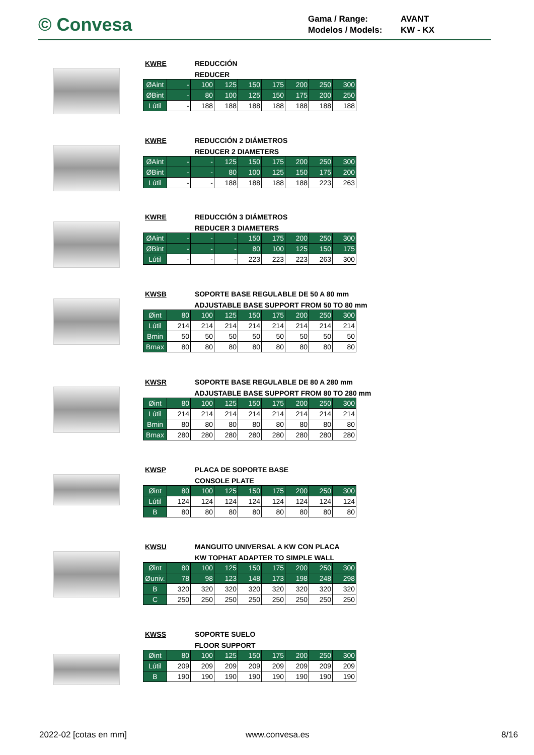© Convesa
Gama / Range: AVANT
Modelos / Models: KW - KX
KWRE REDUCCIÓN
REDUCER
| ØAint | - | 100 | 125 | 150 | 175 | 200 | 250 | 300 |
| ØBint | - | 80 | 100 | 125 | 150 | 175 | 200 | 250 |
| Lútil | - | 188 | 188 | 188 | 188 | 188 | 188 | 188 |
KWRE REDUCCIÓN 2 DIÁMETROS
REDUCER 2 DIAMETERS
| ØAint | - | - | 125 | 150 | 175 | 200 | 250 | 300 |
| ØBint | - | - | 80 | 100 | 125 | 150 | 175 | 200 |
| Lútil | - | - | 188 | 188 | 188 | 188 | 223 | 263 |
KWRE REDUCCIÓN 3 DIÁMETROS
REDUCER 3 DIAMETERS
| ØAint | - | - | - | 150 | 175 | 200 | 250 | 300 |
| ØBint | - | - | - | 80 | 100 | 125 | 150 | 175 |
| Lútil | - | - | - | 223 | 223 | 223 | 263 | 300 |
KWSB SOPORTE BASE REGULABLE DE 50 A 80 mm
ADJUSTABLE BASE SUPPORT FROM 50 TO 80 mm
| Øint | 80 | 100 | 125 | 150 | 175 | 200 | 250 | 300 |
| Lútil | 214 | 214 | 214 | 214 | 214 | 214 | 214 | 214 |
| Bmin | 50 | 50 | 50 | 50 | 50 | 50 | 50 | 50 |
| Bmax | 80 | 80 | 80 | 80 | 80 | 80 | 80 | 80 |
KWSR SOPORTE BASE REGULABLE DE 80 A 280 mm
ADJUSTABLE BASE SUPPORT FROM 80 TO 280 mm
| Øint | 80 | 100 | 125 | 150 | 175 | 200 | 250 | 300 |
| Lútil | 214 | 214 | 214 | 214 | 214 | 214 | 214 | 214 |
| Bmin | 80 | 80 | 80 | 80 | 80 | 80 | 80 | 80 |
| Bmax | 280 | 280 | 280 | 280 | 280 | 280 | 280 | 280 |
KWSP PLACA DE SOPORTE BASE
CONSOLE PLATE
| Øint | 80 | 100 | 125 | 150 | 175 | 200 | 250 | 300 |
| Lútil | 124 | 124 | 124 | 124 | 124 | 124 | 124 | 124 |
| B | 80 | 80 | 80 | 80 | 80 | 80 | 80 | 80 |
KWSU MANGUITO UNIVERSAL A KW CON PLACA
KW TOPHAT ADAPTER TO SIMPLE WALL
| Øint | 80 | 100 | 125 | 150 | 175 | 200 | 250 | 300 |
| Øuniv. | 78 | 98 | 123 | 148 | 173 | 198 | 248 | 298 |
| B | 320 | 320 | 320 | 320 | 320 | 320 | 320 | 320 |
| C | 250 | 250 | 250 | 250 | 250 | 250 | 250 | 250 |
KWSS SOPORTE SUELO
FLOOR SUPPORT
| Øint | 80 | 100 | 125 | 150 | 175 | 200 | 250 | 300 |
| Lútil | 209 | 209 | 209 | 209 | 209 | 209 | 209 | 209 |
| B | 190 | 190 | 190 | 190 | 190 | 190 | 190 | 190 |
2022-02 [cotas en mm] www.convesa.es 8/16